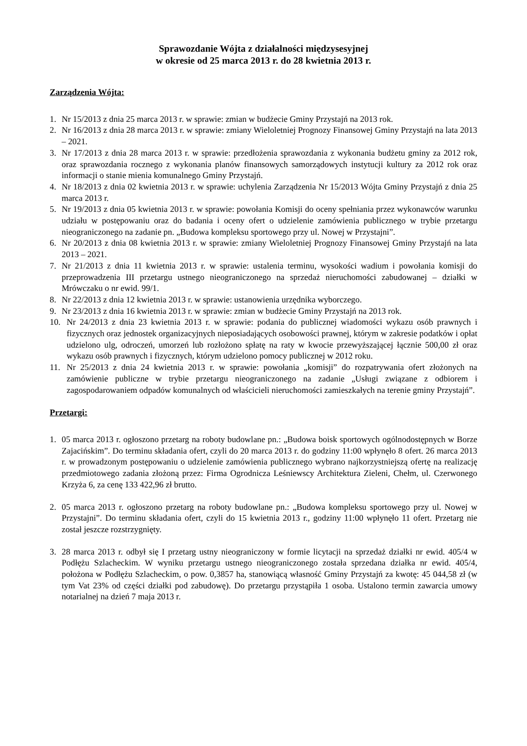Sprawozdanie Wójta z działalności międzysesyjnej
w okresie od 25 marca 2013 r. do 28 kwietnia 2013 r.
Zarządzenia Wójta:
1. Nr 15/2013 z dnia 25 marca 2013 r. w sprawie: zmian w budżecie Gminy Przystajń na 2013 rok.
2. Nr 16/2013 z dnia 28 marca 2013 r. w sprawie: zmiany Wieloletniej Prognozy Finansowej Gminy Przystajń na lata 2013 – 2021.
3. Nr 17/2013 z dnia 28 marca 2013 r. w sprawie: przedłożenia sprawozdania z wykonania budżetu gminy za 2012 rok, oraz sprawozdania rocznego z wykonania planów finansowych samorządowych instytucji kultury za 2012 rok oraz informacji o stanie mienia komunalnego Gminy Przystajń.
4. Nr 18/2013 z dnia 02 kwietnia 2013 r. w sprawie: uchylenia Zarządzenia Nr 15/2013 Wójta Gminy Przystajń z dnia 25 marca 2013 r.
5. Nr 19/2013 z dnia 05 kwietnia 2013 r. w sprawie: powołania Komisji do oceny spełniania przez wykonawców warunku udziału w postępowaniu oraz do badania i oceny ofert o udzielenie zamówienia publicznego w trybie przetargu nieograniczonego na zadanie pn. „Budowa kompleksu sportowego przy ul. Nowej w Przystajni”.
6. Nr 20/2013 z dnia 08 kwietnia 2013 r. w sprawie: zmiany Wieloletniej Prognozy Finansowej Gminy Przystajń na lata 2013 – 2021.
7. Nr 21/2013 z dnia 11 kwietnia 2013 r. w sprawie: ustalenia terminu, wysokości wadium i powołania komisji do przeprowadzenia III przetargu ustnego nieograniczonego na sprzedaż nieruchomości zabudowanej – działki w Mrówczaku o nr ewid. 99/1.
8. Nr 22/2013 z dnia 12 kwietnia 2013 r. w sprawie: ustanowienia urzędnika wyborczego.
9. Nr 23/2013 z dnia 16 kwietnia 2013 r. w sprawie: zmian w budżecie Gminy Przystajń na 2013 rok.
10. Nr 24/2013 z dnia 23 kwietnia 2013 r. w sprawie: podania do publicznej wiadomości wykazu osób prawnych i fizycznych oraz jednostek organizacyjnych nieposiadających osobowości prawnej, którym w zakresie podatków i opłat udzielono ulg, odroczeń, umorzeń lub rozłożono spłatę na raty w kwocie przewyższającej łącznie 500,00 zł oraz wykazu osób prawnych i fizycznych, którym udzielono pomocy publicznej w 2012 roku.
11. Nr 25/2013 z dnia 24 kwietnia 2013 r. w sprawie: powołania „komisji” do rozpatrywania ofert złożonych na zamówienie publiczne w trybie przetargu nieograniczonego na zadanie „Usługi związane z odbiorem i zagospodarowaniem odpadów komunalnych od właścicieli nieruchomości zamieszkałych na terenie gminy Przystajń”.
Przetargi:
1. 05 marca 2013 r. ogłoszono przetarg na roboty budowlane pn.: „Budowa boisk sportowych ogólnodostępnych w Borze Zajacińskim”. Do terminu składania ofert, czyli do 20 marca 2013 r. do godziny 11:00 wpłynęło 8 ofert. 26 marca 2013 r. w prowadzonym postępowaniu o udzielenie zamówienia publicznego wybrano najkorzystniejszą ofertę na realizację przedmiotowego zadania złożoną przez: Firma Ogrodnicza Leśniewscy Architektura Zieleni, Chełm, ul. Czerwonego Krzyża 6, za cenę 133 422,96 zł brutto.
2. 05 marca 2013 r. ogłoszono przetarg na roboty budowlane pn.: „Budowa kompleksu sportowego przy ul. Nowej w Przystajni”. Do terminu składania ofert, czyli do 15 kwietnia 2013 r., godziny 11:00 wpłynęło 11 ofert. Przetarg nie został jeszcze rozstrzygnięty.
3. 28 marca 2013 r. odbył się I przetarg ustny nieograniczony w formie licytacji na sprzedaż działki nr ewid. 405/4 w Podłężu Szlacheckim. W wyniku przetargu ustnego nieograniczonego została sprzedana działka nr ewid. 405/4, położona w Podłężu Szlacheckim, o pow. 0,3857 ha, stanowiącą własność Gminy Przystajń za kwotę: 45 044,58 zł (w tym Vat 23% od części działki pod zabudowę). Do przetargu przystąpiła 1 osoba. Ustalono termin zawarcia umowy notarialnej na dzień 7 maja 2013 r.